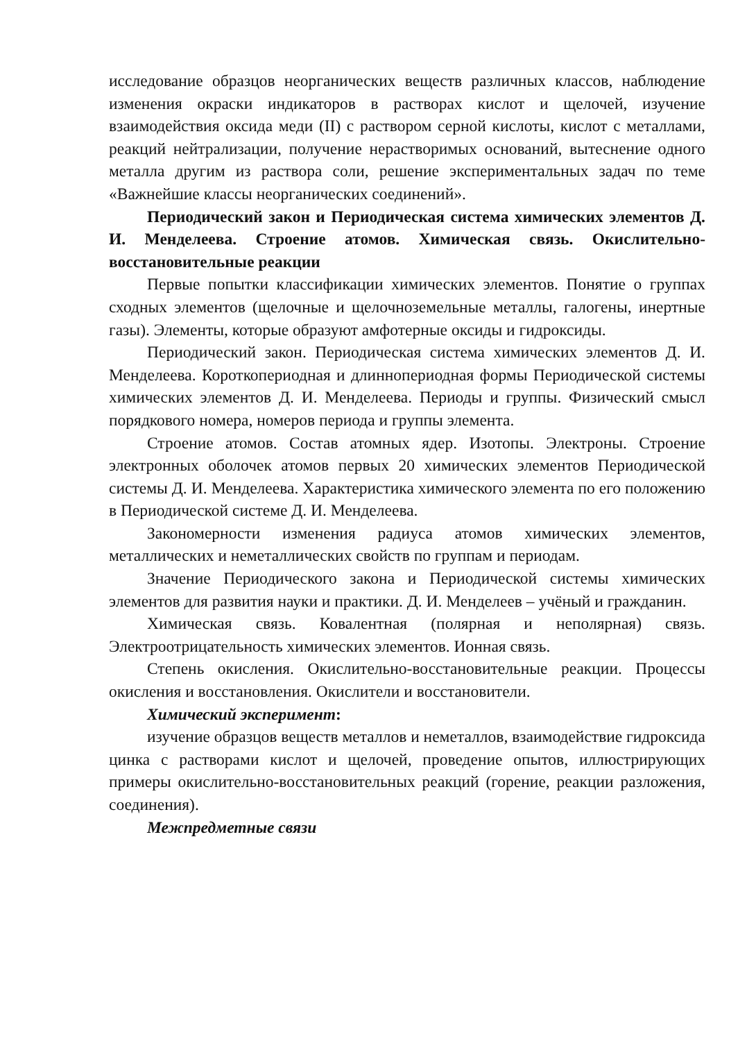исследование образцов неорганических веществ различных классов, наблюдение изменения окраски индикаторов в растворах кислот и щелочей, изучение взаимодействия оксида меди (II) с раствором серной кислоты, кислот с металлами, реакций нейтрализации, получение нерастворимых оснований, вытеснение одного металла другим из раствора соли, решение экспериментальных задач по теме «Важнейшие классы неорганических соединений».
Периодический закон и Периодическая система химических элементов Д. И. Менделеева. Строение атомов. Химическая связь. Окислительно-восстановительные реакции
Первые попытки классификации химических элементов. Понятие о группах сходных элементов (щелочные и щелочноземельные металлы, галогены, инертные газы). Элементы, которые образуют амфотерные оксиды и гидроксиды.
Периодический закон. Периодическая система химических элементов Д. И. Менделеева. Короткопериодная и длиннопериодная формы Периодической системы химических элементов Д. И. Менделеева. Периоды и группы. Физический смысл порядкового номера, номеров периода и группы элемента.
Строение атомов. Состав атомных ядер. Изотопы. Электроны. Строение электронных оболочек атомов первых 20 химических элементов Периодической системы Д. И. Менделеева. Характеристика химического элемента по его положению в Периодической системе Д. И. Менделеева.
Закономерности изменения радиуса атомов химических элементов, металлических и неметаллических свойств по группам и периодам.
Значение Периодического закона и Периодической системы химических элементов для развития науки и практики. Д. И. Менделеев – учёный и гражданин.
Химическая связь. Ковалентная (полярная и неполярная) связь. Электроотрицательность химических элементов. Ионная связь.
Степень окисления. Окислительно-восстановительные реакции. Процессы окисления и восстановления. Окислители и восстановители.
Химический эксперимент:
изучение образцов веществ металлов и неметаллов, взаимодействие гидроксида цинка с растворами кислот и щелочей, проведение опытов, иллюстрирующих примеры окислительно-восстановительных реакций (горение, реакции разложения, соединения).
Межпредметные связи